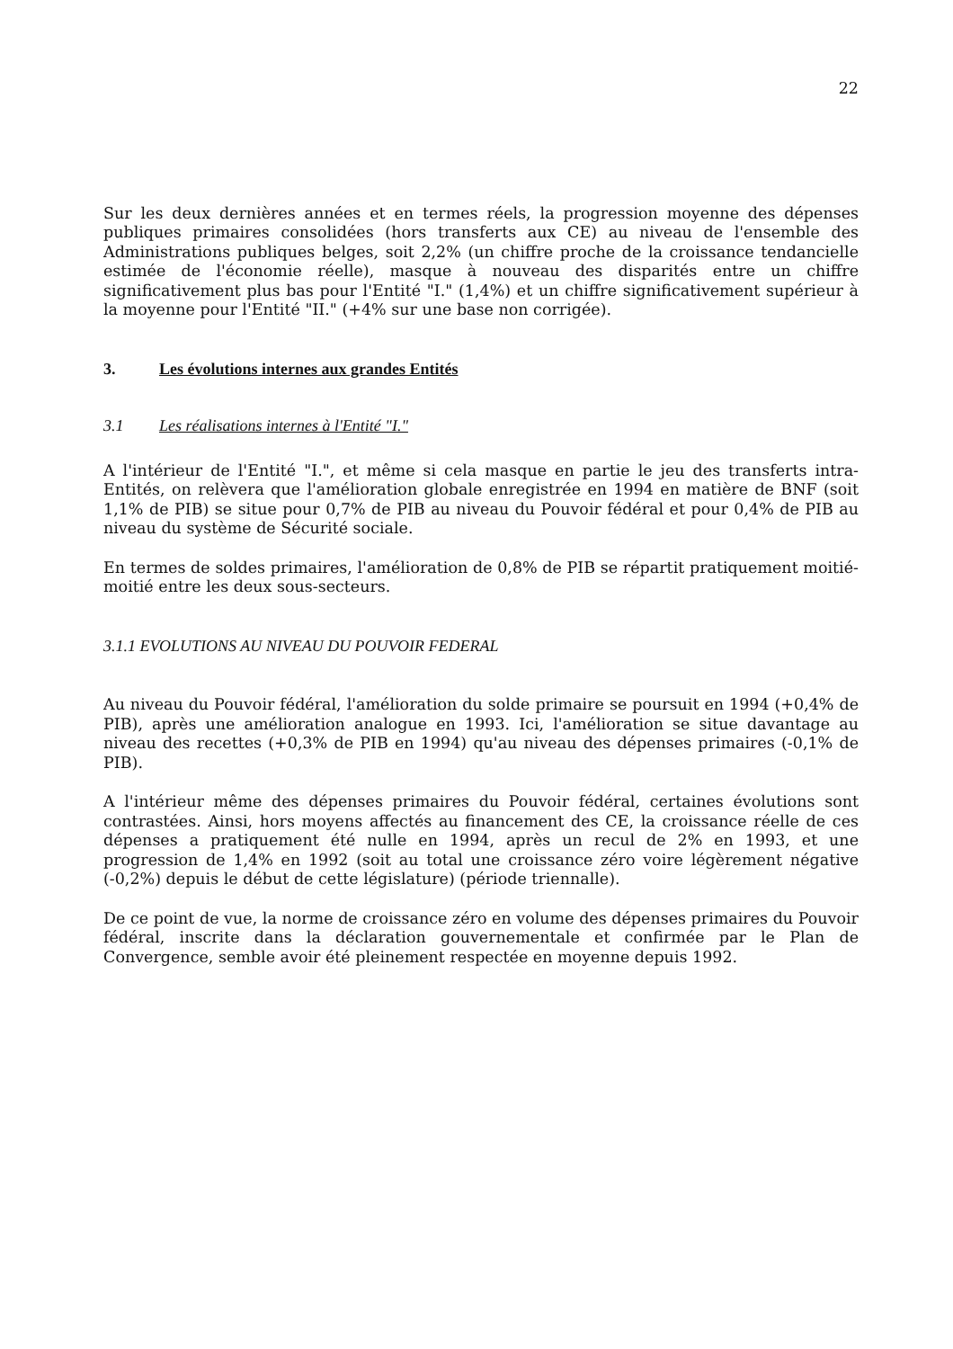22
Sur les deux dernières années et en termes réels, la progression moyenne des dépenses publiques primaires consolidées (hors transferts aux CE) au niveau de l'ensemble des Administrations publiques belges, soit 2,2% (un chiffre proche de la croissance tendancielle estimée de l'économie réelle), masque à nouveau des disparités entre un chiffre significativement plus bas pour l'Entité "I." (1,4%) et un chiffre significativement supérieur à la moyenne pour l'Entité "II." (+4% sur une base non corrigée).
3. Les évolutions internes aux grandes Entités
3.1 Les réalisations internes à l'Entité "I."
A l'intérieur de l'Entité "I.", et même si cela masque en partie le jeu des transferts intra-Entités, on relèvera que l'amélioration globale enregistrée en 1994 en matière de BNF (soit 1,1% de PIB) se situe pour 0,7% de PIB au niveau du Pouvoir fédéral et pour 0,4% de PIB au niveau du système de Sécurité sociale.
En termes de soldes primaires, l'amélioration de 0,8% de PIB se répartit pratiquement moitié-moitié entre les deux sous-secteurs.
3.1.1 EVOLUTIONS AU NIVEAU DU POUVOIR FEDERAL
Au niveau du Pouvoir fédéral, l'amélioration du solde primaire se poursuit en 1994 (+0,4% de PIB), après une amélioration analogue en 1993. Ici, l'amélioration se situe davantage au niveau des recettes (+0,3% de PIB en 1994) qu'au niveau des dépenses primaires (-0,1% de PIB).
A l'intérieur même des dépenses primaires du Pouvoir fédéral, certaines évolutions sont contrastées. Ainsi, hors moyens affectés au financement des CE, la croissance réelle de ces dépenses a pratiquement été nulle en 1994, après un recul de 2% en 1993, et une progression de 1,4% en 1992 (soit au total une croissance zéro voire légèrement négative (-0,2%) depuis le début de cette législature) (période triennalle).
De ce point de vue, la norme de croissance zéro en volume des dépenses primaires du Pouvoir fédéral, inscrite dans la déclaration gouvernementale et confirmée par le Plan de Convergence, semble avoir été pleinement respectée en moyenne depuis 1992.